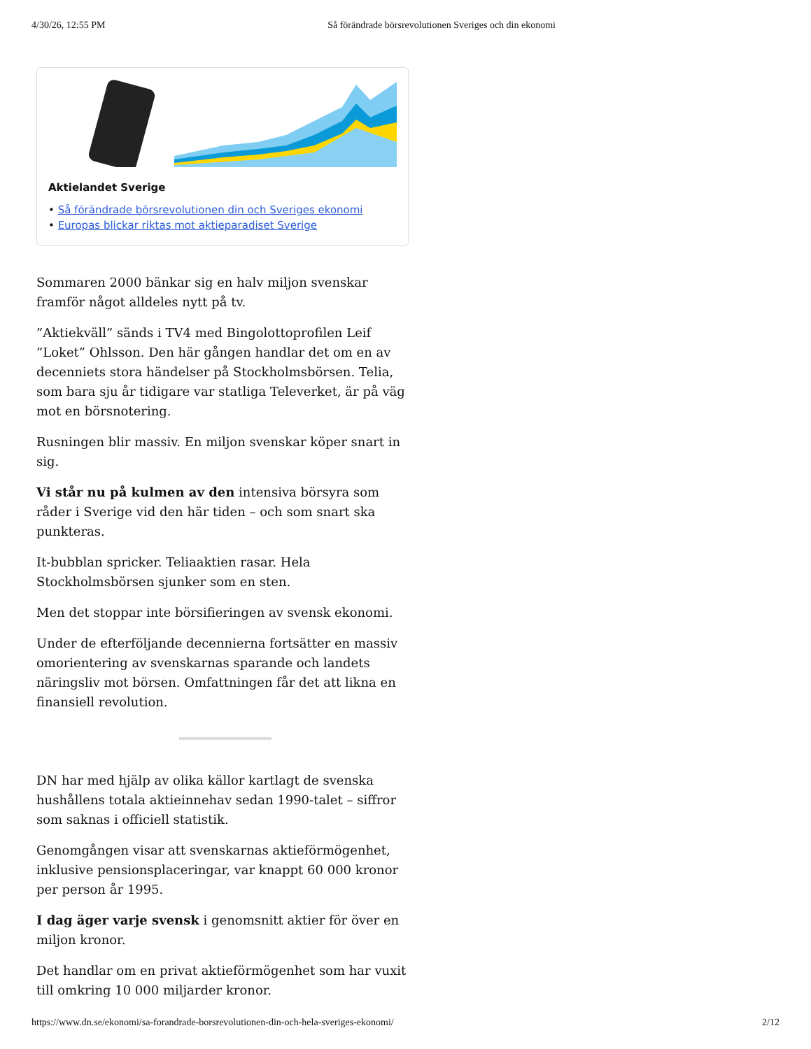4/30/26, 12:55 PM Så förändrade börsrevolutionen Sveriges och din ekonomi
Aktielandet Sverige
• Så förändrade börsrevolutionen din och Sveriges ekonomi
• Europas blickar riktas mot aktieparadiset Sverige
Sommaren 2000 bänkar sig en halv miljon svenskar framför något alldeles nytt på tv.
”Aktiekväll” sänds i TV4 med Bingolottoprofilen Leif ”Loket” Ohlsson. Den här gången handlar det om en av decenniets stora händelser på Stockholmsbörsen. Telia, som bara sju år tidigare var statliga Televerket, är på väg mot en börsnotering.
Rusningen blir massiv. En miljon svenskar köper snart in sig.
Vi står nu på kulmen av den intensiva börsyra som råder i Sverige vid den här tiden – och som snart ska punkteras.
It-bubblan spricker. Teliaaktien rasar. Hela Stockholmsbörsen sjunker som en sten.
Men det stoppar inte börsifieringen av svensk ekonomi.
Under de efterföljande decennierna fortsätter en massiv omorientering av svenskarnas sparande och landets näringsliv mot börsen. Omfattningen får det att likna en finansiell revolution.
DN har med hjälp av olika källor kartlagt de svenska hushållens totala aktieinnehav sedan 1990-talet – siffror som saknas i officiell statistik.
Genomgången visar att svenskarnas aktieförmögenhet, inklusive pensionsplaceringar, var knappt 60 000 kronor per person år 1995.
I dag äger varje svensk i genomsnitt aktier för över en miljon kronor.
Det handlar om en privat aktieförmögenhet som har vuxit till omkring 10 000 miljarder kronor.
https://www.dn.se/ekonomi/sa-forandrade-borsrevolutionen-din-och-hela-sveriges-ekonomi/ 2/12